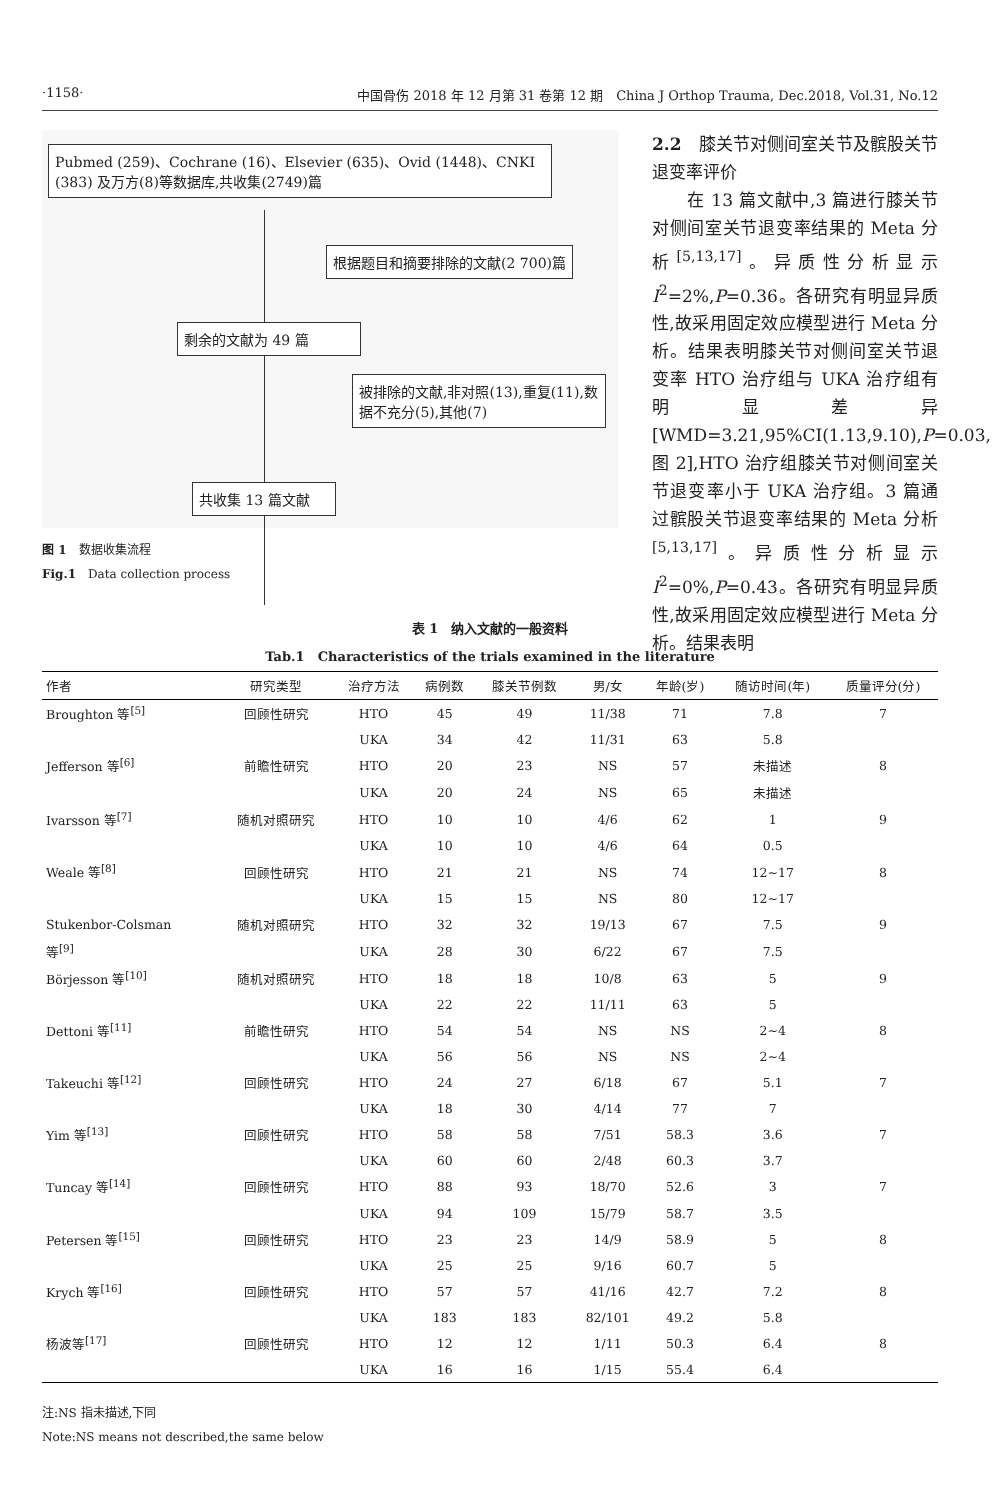·1158· 中国骨伤 2018 年 12 月第 31 卷第 12 期　China J Orthop Trauma, Dec.2018, Vol.31, No.12
Pubmed (259)、Cochrane (16)、Elsevier (635)、Ovid (1448)、CNKI (383) 及万方(8)等数据库,共收集(2749)篇
根据题目和摘要排除的文献(2 700)篇
剩余的文献为 49 篇
被排除的文献,非对照(13),重复(11),数据不充分(5),其他(7)
共收集 13 篇文献
图 1　数据收集流程
Fig.1　Data collection process
2.2　膝关节对侧间室关节及髌股关节退变率评价
　　在 13 篇文献中,3 篇进行膝关节对侧间室关节退变率结果的 Meta 分析<sup>[5,13,17]</sup>。异质性分析显示 I<sup>2</sup>=2%,P=0.36。各研究有明显异质性,故采用固定效应模型进行 Meta 分析。结果表明膝关节对侧间室关节退变率 HTO 治疗组与 UKA 治疗组有明显差异[WMD=3.21,95%CI(1.13,9.10),P=0.03,图 2],HTO 治疗组膝关节对侧间室关节退变率小于 UKA 治疗组。3 篇通过髌股关节退变率结果的 Meta 分析<sup>[5,13,17]</sup>。异质性分析显示 I<sup>2</sup>=0%,P=0.43。各研究有明显异质性,故采用固定效应模型进行 Meta 分析。结果表明
表 1　纳入文献的一般资料
Tab.1　Characteristics of the trials examined in the literature
| 作者 | 研究类型 | 治疗方法 | 病例数 | 膝关节例数 | 男/女 | 年龄(岁) | 随访时间(年) | 质量评分(分) |
| --- | --- | --- | --- | --- | --- | --- | --- | --- |
| Broughton 等<sup>[5]</sup> | 回顾性研究 | HTO | 45 | 49 | 11/38 | 71 | 7.8 | 7 |
| | | UKA | 34 | 42 | 11/31 | 63 | 5.8 | |
| Jefferson 等<sup>[6]</sup> | 前瞻性研究 | HTO | 20 | 23 | NS | 57 | 未描述 | 8 |
| | | UKA | 20 | 24 | NS | 65 | 未描述 | |
| Ivarsson 等<sup>[7]</sup> | 随机对照研究 | HTO | 10 | 10 | 4/6 | 62 | 1 | 9 |
| | | UKA | 10 | 10 | 4/6 | 64 | 0.5 | |
| Weale 等<sup>[8]</sup> | 回顾性研究 | HTO | 21 | 21 | NS | 74 | 12~17 | 8 |
| | | UKA | 15 | 15 | NS | 80 | 12~17 | |
| Stukenbor-Colsman | 随机对照研究 | HTO | 32 | 32 | 19/13 | 67 | 7.5 | 9 |
| 等<sup>[9]</sup> | | UKA | 28 | 30 | 6/22 | 67 | 7.5 | |
| Börjesson 等<sup>[10]</sup> | 随机对照研究 | HTO | 18 | 18 | 10/8 | 63 | 5 | 9 |
| | | UKA | 22 | 22 | 11/11 | 63 | 5 | |
| Dettoni 等<sup>[11]</sup> | 前瞻性研究 | HTO | 54 | 54 | NS | NS | 2~4 | 8 |
| | | UKA | 56 | 56 | NS | NS | 2~4 | |
| Takeuchi 等<sup>[12]</sup> | 回顾性研究 | HTO | 24 | 27 | 6/18 | 67 | 5.1 | 7 |
| | | UKA | 18 | 30 | 4/14 | 77 | 7 | |
| Yim 等<sup>[13]</sup> | 回顾性研究 | HTO | 58 | 58 | 7/51 | 58.3 | 3.6 | 7 |
| | | UKA | 60 | 60 | 2/48 | 60.3 | 3.7 | |
| Tuncay 等<sup>[14]</sup> | 回顾性研究 | HTO | 88 | 93 | 18/70 | 52.6 | 3 | 7 |
| | | UKA | 94 | 109 | 15/79 | 58.7 | 3.5 | |
| Petersen 等<sup>[15]</sup> | 回顾性研究 | HTO | 23 | 23 | 14/9 | 58.9 | 5 | 8 |
| | | UKA | 25 | 25 | 9/16 | 60.7 | 5 | |
| Krych 等<sup>[16]</sup> | 回顾性研究 | HTO | 57 | 57 | 41/16 | 42.7 | 7.2 | 8 |
| | | UKA | 183 | 183 | 82/101 | 49.2 | 5.8 | |
| 杨波等<sup>[17]</sup> | 回顾性研究 | HTO | 12 | 12 | 1/11 | 50.3 | 6.4 | 8 |
| | | UKA | 16 | 16 | 1/15 | 55.4 | 6.4 | |
注:NS 指未描述,下同
Note:NS means not described,the same below